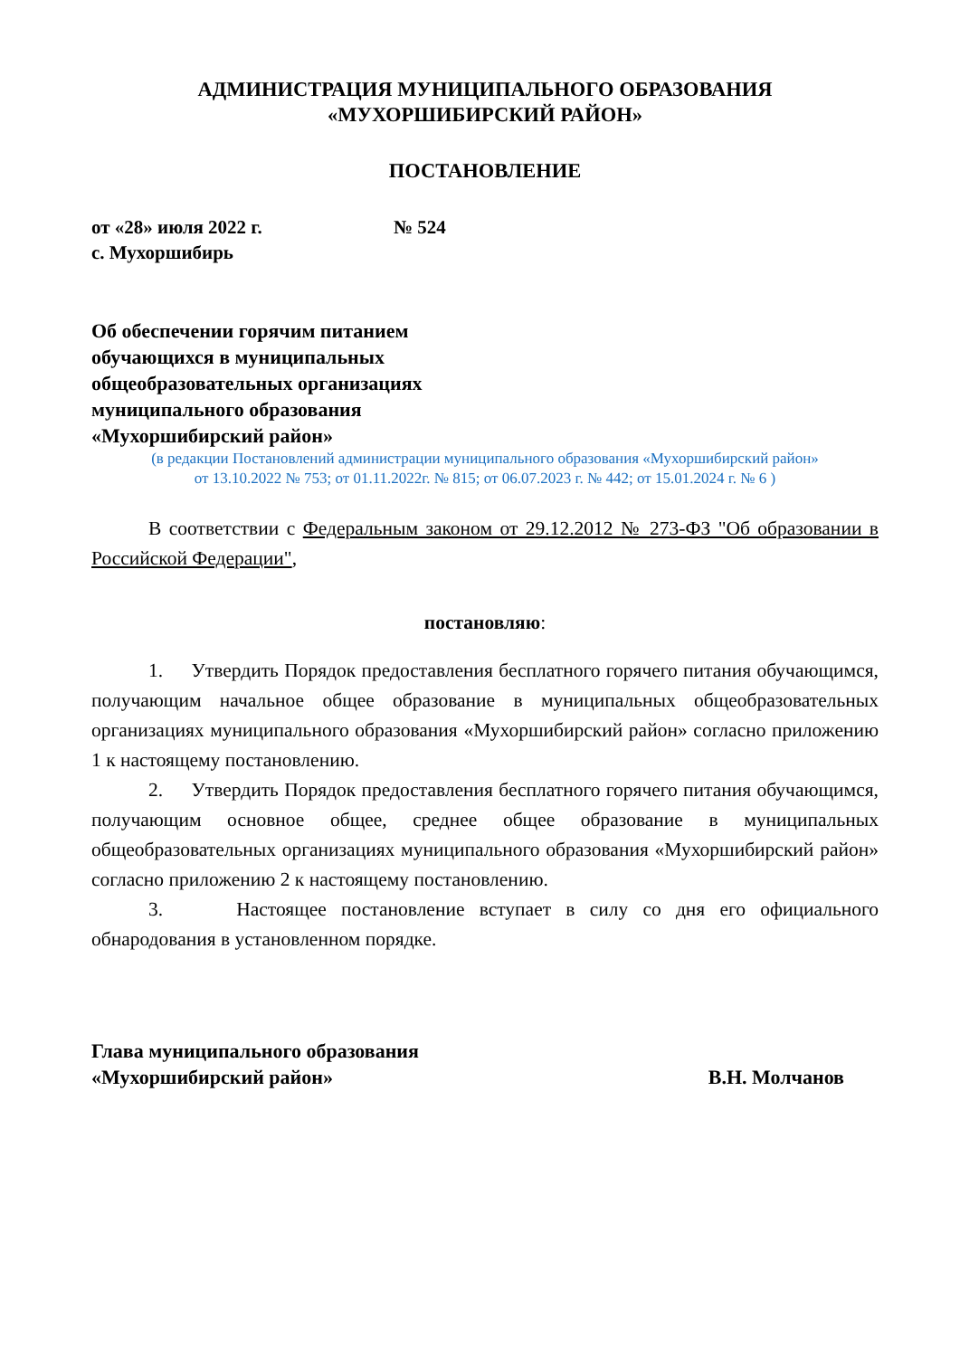АДМИНИСТРАЦИЯ МУНИЦИПАЛЬНОГО ОБРАЗОВАНИЯ
«МУХОРШИБИРСКИЙ РАЙОН»
ПОСТАНОВЛЕНИЕ
от «28» июля 2022 г. № 524
с. Мухоршибирь
Об обеспечении горячим питанием
обучающихся в муниципальных
общеобразовательных организациях
муниципального образования
«Мухоршибирский район»
(в редакции Постановлений администрации муниципального образования «Мухоршибирский район»
от 13.10.2022 № 753; от 01.11.2022г. № 815; от 06.07.2023 г. № 442; от 15.01.2024 г. № 6 )
В соответствии с Федеральным законом от 29.12.2012 № 273-ФЗ "Об образовании в Российской Федерации",
постановляю:
1. Утвердить Порядок предоставления бесплатного горячего питания обучающимся, получающим начальное общее образование в муниципальных общеобразовательных организациях муниципального образования «Мухоршибирский район» согласно приложению 1 к настоящему постановлению.
2. Утвердить Порядок предоставления бесплатного горячего питания обучающимся, получающим основное общее, среднее общее образование в муниципальных общеобразовательных организациях муниципального образования «Мухоршибирский район» согласно приложению 2 к настоящему постановлению.
3. Настоящее постановление вступает в силу со дня его официального обнародования в установленном порядке.
Глава муниципального образования
«Мухоршибирский район»
В.Н. Молчанов